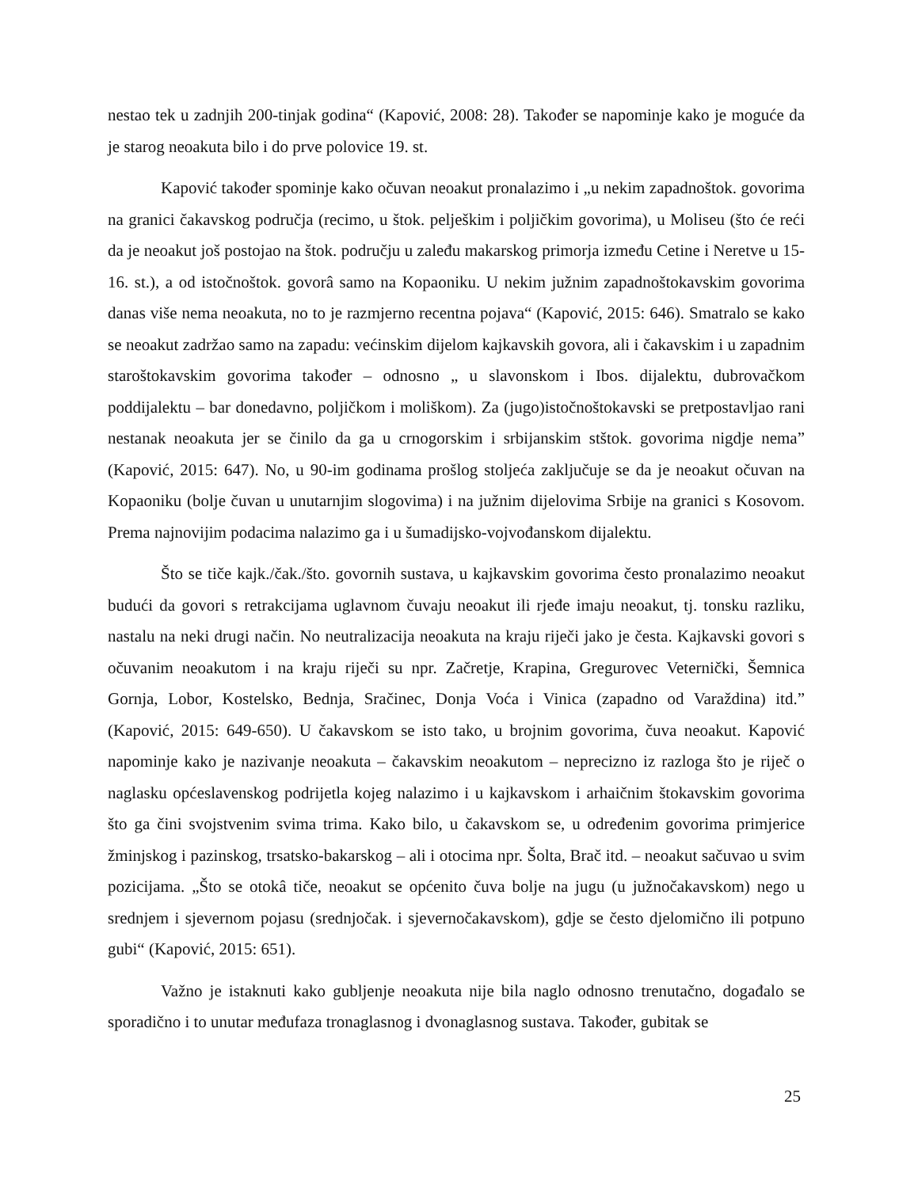nestao tek u zadnjih 200-tinjak godina“ (Kapović, 2008: 28). Također se napominje kako je moguće da je starog neoakuta bilo i do prve polovice 19. st.
Kapović također spominje kako očuvan neoakut pronalazimo i „u nekim zapadnoštok. govorima na granici čakavskog područja (recimo, u štok. pelješkim i poljičkim govorima), u Moliseu (što će reći da je neoakut još postojao na štok. području u zaleđu makarskog primorja između Cetine i Neretve u 15-16. st.), a od istočnoštok. govorâ samo na Kopaoniku. U nekim južnim zapadnoštokavskim govorima danas više nema neoakuta, no to je razmjerno recentna pojava“ (Kapović, 2015: 646). Smatralo se kako se neoakut zadržao samo na zapadu: većinskim dijelom kajkavskih govora, ali i čakavskim i u zapadnim staroštokavskim govorima također – odnosno „ u slavonskom i Ibos. dijalektu, dubrovačkom poddijalektu – bar donedavno, poljičkom i moliškom). Za (jugo)istočnoštokavski se pretpostavljao rani nestanak neoakuta jer se činilo da ga u crnogorskim i srbijanskim stštok. govorima nigdje nema” (Kapović, 2015: 647). No, u 90-im godinama prošlog stoljeća zaključuje se da je neoakut očuvan na Kopaoniku (bolje čuvan u unutarnjim slogovima) i na južnim dijelovima Srbije na granici s Kosovom. Prema najnovijim podacima nalazimo ga i u šumadijsko-vojvođanskom dijalektu.
Što se tiče kajk./čak./što. govornih sustava, u kajkavskim govorima često pronalazimo neoakut budući da govori s retrakcijama uglavnom čuvaju neoakut ili rjeđe imaju neoakut, tj. tonsku razliku, nastalu na neki drugi način. No neutralizacija neoakuta na kraju riječi jako je česta. Kajkavski govori s očuvanim neoakutom i na kraju riječi su npr. Začretje, Krapina, Gregurovec Veternički, Šemnica Gornja, Lobor, Kostelsko, Bednja, Sračinec, Donja Voća i Vinica (zapadno od Varaždina) itd.” (Kapović, 2015: 649-650). U čakavskom se isto tako, u brojnim govorima, čuva neoakut. Kapović napominje kako je nazivanje neoakuta – čakavskim neoakutom – neprecizno iz razloga što je riječ o naglasku općeslavenskog podrijetla kojeg nalazimo i u kajkavskom i arhaičnim štokavskim govorima što ga čini svojstvenim svima trima. Kako bilo, u čakavskom se, u određenim govorima primjerice žminjskog i pazinskog, trsatsko-bakarskog – ali i otocima npr. Šolta, Brač itd. – neoakut sačuvao u svim pozicijama. „Što se otokâ tiče, neoakut se općenito čuva bolje na jugu (u južnočakavskom) nego u srednjem i sjevernom pojasu (srednjočak. i sjevernočakavskom), gdje se često djelomično ili potpuno gubi“ (Kapović, 2015: 651).
Važno je istaknuti kako gubljenje neoakuta nije bila naglo odnosno trenutačno, događalo se sporadično i to unutar međufaza tronaglasnog i dvonaglasnog sustava. Također, gubitak se
25